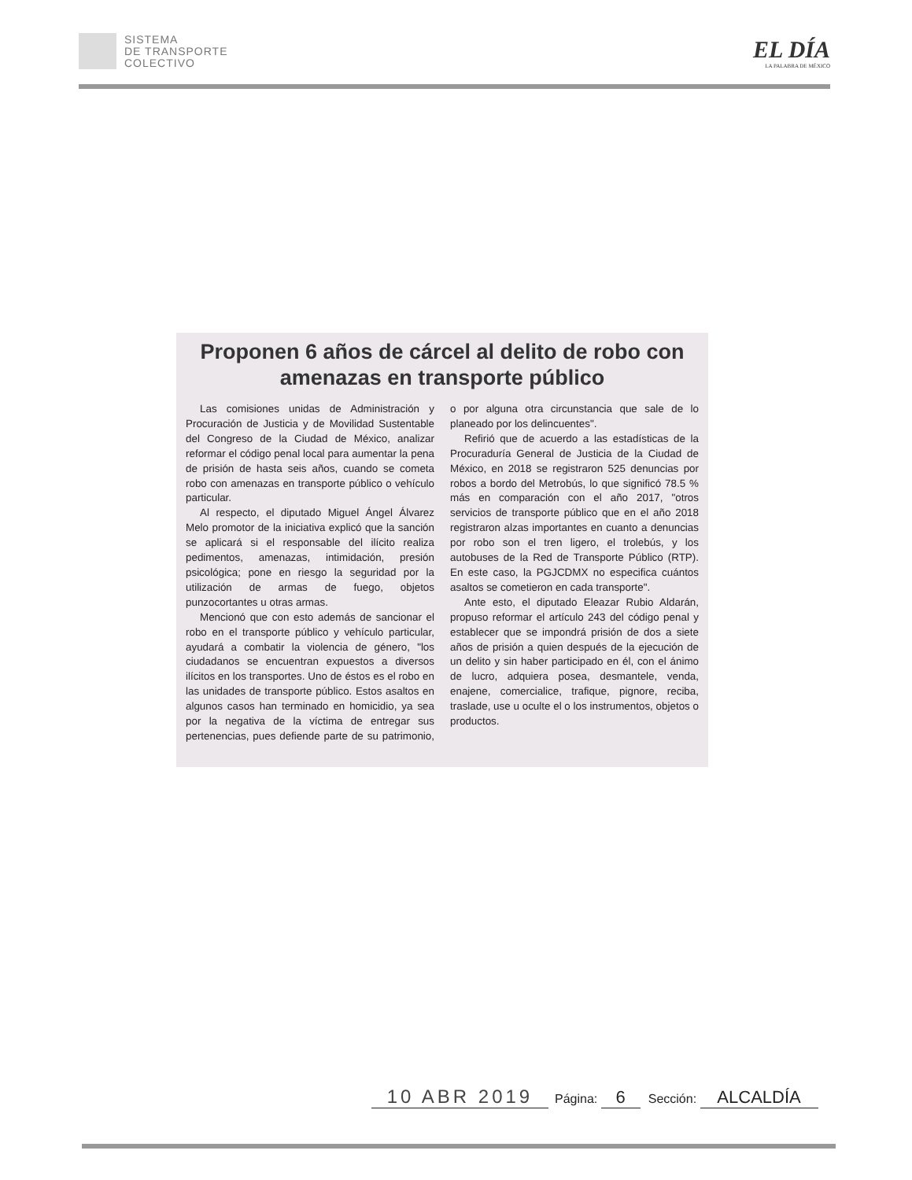SISTEMA
DE TRANSPORTE
COLECTIVO
EL DÍA
LA PALABRA DE MÉXICO
Proponen 6 años de cárcel al delito de robo con amenazas en transporte público
Las comisiones unidas de Administración y Procuración de Justicia y de Movilidad Sustentable del Congreso de la Ciudad de México, analizar reformar el código penal local para aumentar la pena de prisión de hasta seis años, cuando se cometa robo con amenazas en transporte público o vehículo particular.
Al respecto, el diputado Miguel Ángel Álvarez Melo promotor de la iniciativa explicó que la sanción se aplicará si el responsable del ilícito realiza pedimentos, amenazas, intimidación, presión psicológica; pone en riesgo la seguridad por la utilización de armas de fuego, objetos punzocortantes u otras armas.
Mencionó que con esto además de sancionar el robo en el transporte público y vehículo particular, ayudará a combatir la violencia de género, "los ciudadanos se encuentran expuestos a diversos ilícitos en los transportes. Uno de éstos es el robo en las unidades de transporte público. Estos asaltos en algunos casos han terminado en homicidio, ya sea por la negativa de la víctima de entregar sus pertenencias, pues defiende parte de su patrimonio, o por alguna otra circunstancia que sale de lo planeado por los delincuentes".
Refirió que de acuerdo a las estadísticas de la Procuraduría General de Justicia de la Ciudad de México, en 2018 se registraron 525 denuncias por robos a bordo del Metrobús, lo que significó 78.5 % más en comparación con el año 2017, "otros servicios de transporte público que en el año 2018 registraron alzas importantes en cuanto a denuncias por robo son el tren ligero, el trolebús, y los autobuses de la Red de Transporte Público (RTP). En este caso, la PGJCDMX no especifica cuántos asaltos se cometieron en cada transporte".
Ante esto, el diputado Eleazar Rubio Aldarán, propuso reformar el artículo 243 del código penal y establecer que se impondrá prisión de dos a siete años de prisión a quien después de la ejecución de un delito y sin haber participado en él, con el ánimo de lucro, adquiera posea, desmantele, venda, enajene, comercialice, trafique, pignore, reciba, traslade, use u oculte el o los instrumentos, objetos o productos.
10 ABR 2019 Página: 6 Sección: ALCALDÍA